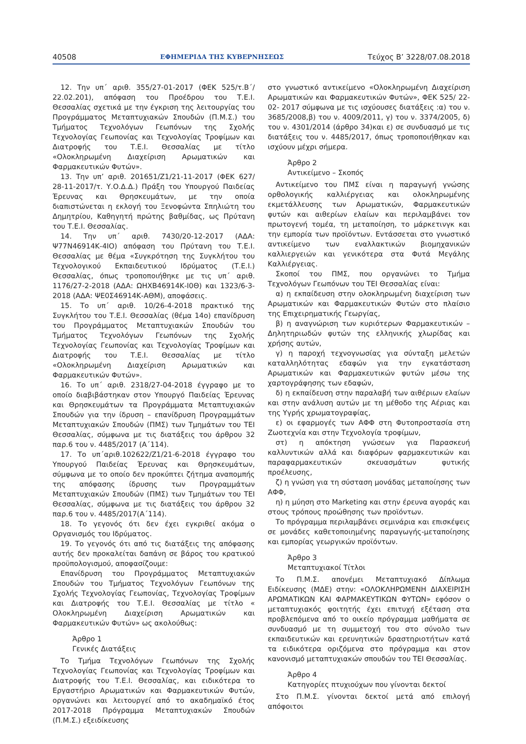40508 ΕΦΗΜΕΡΙΔΑ ΤΗΣ ΚΥΒΕΡΝΗΣΕΩΣ Τεύχος B’ 3228/07.08.2018
12. Την υπ΄ αριθ. 355/27-01-2017 (ΦΕΚ 525/τ.Β΄/ 22.02.201), απόφαση του Προέδρου του Τ.Ε.Ι. Θεσσαλίας σχετικά με την έγκριση της λειτουργίας του Προγράμματος Μεταπτυχιακών Σπουδών (Π.Μ.Σ.) του Τμήματος Τεχνολόγων Γεωπόνων της Σχολής Τεχνολογίας Γεωπονίας και Τεχνολογίας Τροφίμων και Διατροφής του Τ.Ε.Ι. Θεσσαλίας με τίτλο «Ολοκληρωμένη Διαχείριση Αρωματικών και Φαρμακευτικών Φυτών».
13. Την υπ’ αριθ. 201651/Ζ1/21-11-2017 (ΦΕΚ 627/ 28-11-2017/τ. Υ.Ο.Δ.Δ.) Πράξη του Υπουργού Παιδείας Έρευνας και Θρησκευμάτων, με την οποία διαπιστώνεται η εκλογή του Ξενοφώντα Σπηλιώτη του Δημητρίου, Καθηγητή πρώτης βαθμίδας, ως Πρύτανη του Τ.Ε.Ι. Θεσσαλίας.
14. Την υπ΄ αριθ. 7430/20-12-2017 (ΑΔΑ: Ψ77Ν46914Κ-4ΙΟ) απόφαση του Πρύτανη του Τ.Ε.Ι. Θεσσαλίας με θέμα «Συγκρότηση της Συγκλήτου του Τεχνολογικού Εκπαιδευτικού Ιδρύματος (Τ.Ε.Ι.) Θεσσαλίας, όπως τροποποιήθηκε με τις υπ΄ αριθ. 1176/27-2-2018 (ΑΔΑ: ΩΗΧΒ46914Κ-Ι0Θ) και 1323/6-3-2018 (ΑΔΑ: ΨΕ0Σ46914Κ-ΑΘΜ), αποφάσεις.
15. Το υπ΄ αριθ. 10/26-4-2018 πρακτικό της Συγκλήτου του Τ.Ε.Ι. Θεσσαλίας (θέμα 14ο) επανίδρυση του Προγράμματος Μεταπτυχιακών Σπουδών του Τμήματος Τεχνολόγων Γεωπόνων της Σχολής Τεχνολογίας Γεωπονίας και Τεχνολογίας Τροφίμων και Διατροφής του Τ.Ε.Ι. Θεσσαλίας με τίτλο «Ολοκληρωμένη Διαχείριση Αρωματικών και Φαρμακευτικών Φυτών».
16. Το υπ΄ αριθ. 2318/27-04-2018 έγγραφο με το οποίο διαβιβάστηκαν στον Υπουργό Παιδείας Έρευνας και Θρησκευμάτων τα Προγράμματα Μεταπτυχιακών Σπουδών για την ίδρυση – επανίδρυση Προγραμμάτων Μεταπτυχιακών Σπουδών (ΠΜΣ) των Τμημάτων του ΤΕΙ Θεσσαλίας, σύμφωνα με τις διατάξεις του άρθρου 32 παρ.6 του ν. 4485/2017 (Α΄114).
17. Το υπ΄αριθ.102622/Ζ1/21-6-2018 έγγραφο του Υπουργού Παιδείας Έρευνας και Θρησκευμάτων, σύμφωνα με το οποίο δεν προκύπτει ζήτημα αναπομπής της απόφασης ίδρυσης των Προγραμμάτων Μεταπτυχιακών Σπουδών (ΠΜΣ) των Τμημάτων του ΤΕΙ Θεσσαλίας, σύμφωνα με τις διατάξεις του άρθρου 32 παρ.6 του ν. 4485/2017(Α΄114).
18. Το γεγονός ότι δεν έχει εγκριθεί ακόμα ο Οργανισμός του Ιδρύματος.
19. Το γεγονός ότι από τις διατάξεις της απόφασης αυτής δεν προκαλείται δαπάνη σε βάρος του κρατικού προϋπολογισμού, αποφασίζουμε:
Επανίδρυση του Προγράμματος Μεταπτυχιακών Σπουδών του Τμήματος Τεχνολόγων Γεωπόνων της Σχολής Τεχνολογίας Γεωπονίας, Τεχνολογίας Τροφίμων και Διατροφής του Τ.Ε.Ι. Θεσσαλίας με τίτλο « Ολοκληρωμένη Διαχείριση Αρωματικών και Φαρμακευτικών Φυτών» ως ακολούθως:
Άρθρο 1
Γενικές Διατάξεις
Το Τμήμα Τεχνολόγων Γεωπόνων της Σχολής Τεχνολογίας Γεωπονίας και Τεχνολογίας Τροφίμων και Διατροφής του Τ.Ε.Ι. Θεσσαλίας, και ειδικότερα το Εργαστήριο Αρωματικών και Φαρμακευτικών Φυτών, οργανώνει και λειτουργεί από το ακαδημαϊκό έτος 2017-2018 Πρόγραμμα Μεταπτυχιακών Σπουδών (Π.Μ.Σ.) εξειδίκευσης
στο γνωστικό αντικείμενο «Ολοκληρωμένη Διαχείριση Αρωματικών και Φαρμακευτικών Φυτών», ΦΕΚ 525/ 22-02- 2017 σύμφωνα με τις ισχύουσες διατάξεις :α) του ν. 3685/2008,β) του ν. 4009/2011, γ) του ν. 3374/2005, δ) του ν. 4301/2014 (άρθρο 34)και ε) σε συνδυασμό με τις διατάξεις του ν. 4485/2017, όπως τροποποιήθηκαν και ισχύουν μέχρι σήμερα.
Άρθρο 2
Αντικείμενο – Σκοπός
Αντικείμενο του ΠΜΣ είναι η παραγωγή γνώσης ορθολογικής καλλιέργειας και ολοκληρωμένης εκμετάλλευσης των Αρωματικών, Φαρμακευτικών φυτών και αιθερίων ελαίων και περιλαμβάνει τον πρωτογενή τομέα, τη μεταποίηση, το μάρκετινγκ και την εμπορία των προϊόντων. Εντάσσεται στο γνωστικό αντικείμενο των εναλλακτικών βιομηχανικών καλλιεργειών και γενικότερα στα Φυτά Μεγάλης Καλλιέργειας.
Σκοποί του ΠΜΣ, που οργανώνει το Τμήμα Τεχνολόγων Γεωπόνων του ΤΕΙ Θεσσαλίας είναι:
α) η εκπαίδευση στην ολοκληρωμένη διαχείριση των Αρωματικών και Φαρμακευτικών Φυτών στο πλαίσιο της Επιχειρηματικής Γεωργίας,
β) η αναγνώριση των κυριότερων Φαρμακευτικών – Δηλητηριωδών φυτών της ελληνικής χλωρίδας και χρήσης αυτών,
γ) η παροχή τεχνογνωσίας για σύνταξη μελετών καταλληλότητας εδαφών για την εγκατάσταση Αρωματικών και Φαρμακευτικών φυτών μέσω της χαρτογράφησης των εδαφών,
δ) η εκπαίδευση στην παραλαβή των αιθέριων ελαίων και στην ανάλυση αυτών με τη μέθοδο της Αέριας και της Υγρής χρωματογραφίας,
ε) οι εφαρμογές των ΑΦΦ στη Φυτοπροστασία στη Ζωοτεχνία και στην Τεχνολογία τροφίμων,
στ) η απόκτηση γνώσεων για Παρασκευή καλλυντικών αλλά και διαφόρων φαρμακευτικών και παραφαρμακευτικών σκευασμάτων φυτικής προέλευσης,
ζ) η γνώση για τη σύσταση μονάδας μεταποίησης των ΑΦΦ,
η) η μύηση στο Marketing και στην έρευνα αγοράς και στους τρόπους προώθησης των προϊόντων.
Το πρόγραμμα περιλαμβάνει σεμινάρια και επισκέψεις σε μονάδες καθετοποιημένης παραγωγής-μεταποίησης και εμπορίας γεωργικών προϊόντων.
Άρθρο 3
Μεταπτυχιακοί Τίτλοι
Το Π.Μ.Σ. απονέμει Μεταπτυχιακό Δίπλωμα Ειδίκευσης (ΜΔΕ) στην: «ΟΛΟΚΛΗΡΩΜΕΝΗ ΔΙΑΧΕΙΡΙΣΗ ΑΡΩΜΑΤΙΚΩΝ ΚΑΙ ΦΑΡΜΑΚΕΥΤΙΚΩΝ ΦΥΤΩΝ» εφόσον ο μεταπτυχιακός φοιτητής έχει επιτυχή εξέταση στα προβλεπόμενα από το οικείο πρόγραμμα μαθήματα σε συνδυασμό με τη συμμετοχή του στο σύνολο των εκπαιδευτικών και ερευνητικών δραστηριοτήτων κατά τα ειδικότερα οριζόμενα στο πρόγραμμα και στον κανονισμό μεταπτυχιακών σπουδών του ΤΕΙ Θεσσαλίας.
Άρθρο 4
Κατηγορίες πτυχιούχων που γίνονται δεκτοί
Στο Π.Μ.Σ. γίνονται δεκτοί μετά από επιλογή απόφοιτοι